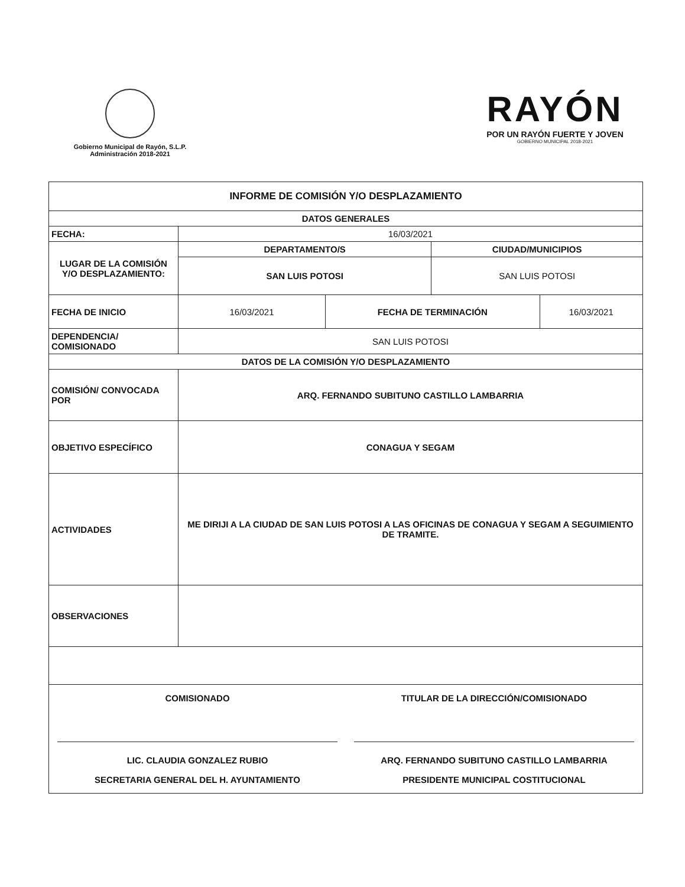Gobierno Municipal de Rayón, S.L.P.
Administración 2018-2021
RAYÓN
POR UN RAYÓN FUERTE Y JOVEN
GOBIERNO MUNICIPAL 2018-2021
| INFORME DE COMISIÓN Y/O DESPLAZAMIENTO | | | | |
| --- | --- | --- | --- | --- |
| DATOS GENERALES | | | | |
| FECHA: | 16/03/2021 | | | |
| LUGAR DE LA COMISIÓN Y/O DESPLAZAMIENTO: | DEPARTAMENTO/S | | CIUDAD/MUNICIPIOS | |
| | SAN LUIS POTOSI | | SAN LUIS POTOSI | |
| FECHA DE INICIO | 16/03/2021 | FECHA DE TERMINACIÓN | | 16/03/2021 |
| DEPENDENCIA/ COMISIONADO | SAN LUIS POTOSI | | | |
| DATOS DE LA COMISIÓN Y/O DESPLAZAMIENTO | | | | |
| COMISIÓN/ CONVOCADA POR | ARQ. FERNANDO SUBITUNO CASTILLO LAMBARRIA | | | |
| OBJETIVO ESPECÍFICO | CONAGUA Y SEGAM | | | |
| ACTIVIDADES | ME DIRIJI A LA CIUDAD DE SAN LUIS POTOSI A LAS OFICINAS DE CONAGUA Y SEGAM A SEGUIMIENTO DE TRAMITE. | | | |
| OBSERVACIONES | | | | |
| COMISIONADO LIC. CLAUDIA GONZALEZ RUBIO SECRETARIA GENERAL DEL H. AYUNTAMIENTO TITULAR DE LA DIRECCIÓN/COMISIONADO ARQ. FERNANDO SUBITUNO CASTILLO LAMBARRIA PRESIDENTE MUNICIPAL COSTITUCIONAL | | | | |